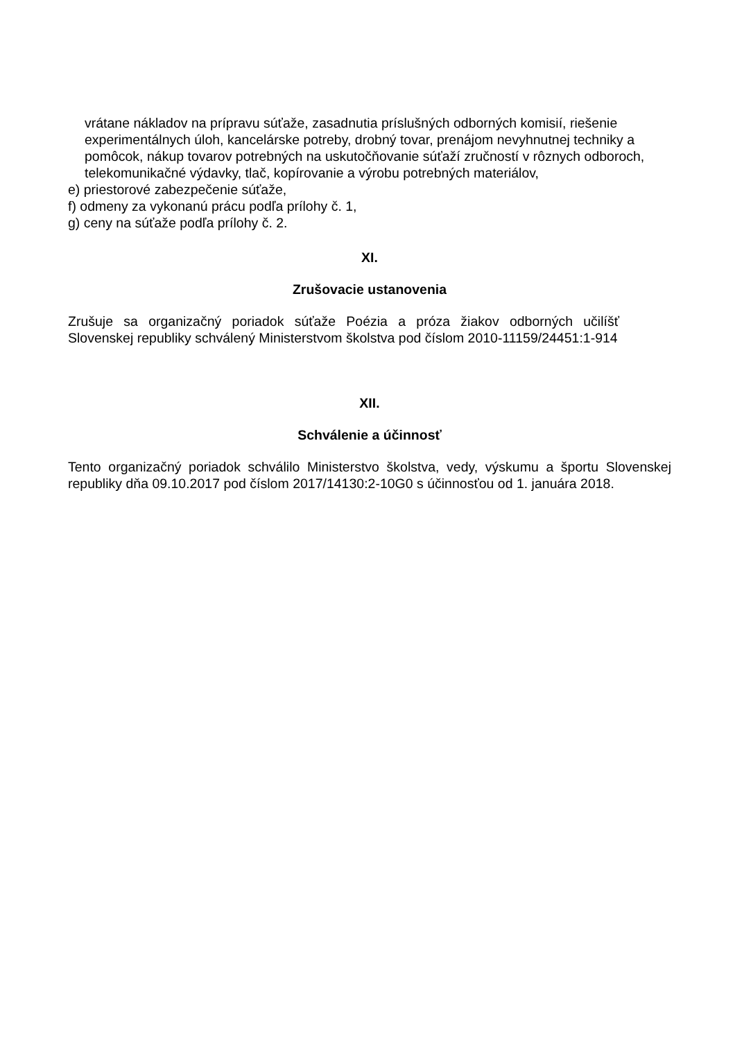vrátane nákladov na prípravu súťaže, zasadnutia príslušných odborných komisií, riešenie experimentálnych úloh, kancelárske potreby, drobný tovar, prenájom nevyhnutnej techniky a pomôcok, nákup tovarov potrebných na uskutočňovanie súťaží zručností v rôznych odboroch, telekomunikačné výdavky, tlač, kopírovanie a výrobu potrebných materiálov,
e) priestorové zabezpečenie súťaže,
f) odmeny za vykonanú prácu podľa prílohy č. 1,
g) ceny na súťaže podľa prílohy č. 2.
XI.
Zrušovacie ustanovenia
Zrušuje sa organizačný poriadok súťaže Poézia a próza žiakov odborných učilíšť Slovenskej republiky schválený Ministerstvom školstva pod číslom 2010-11159/24451:1-914
XII.
Schválenie a účinnosť
Tento organizačný poriadok schválilo Ministerstvo školstva, vedy, výskumu a športu Slovenskej republiky dňa 09.10.2017 pod číslom 2017/14130:2-10G0 s účinnosťou od 1. januára 2018.